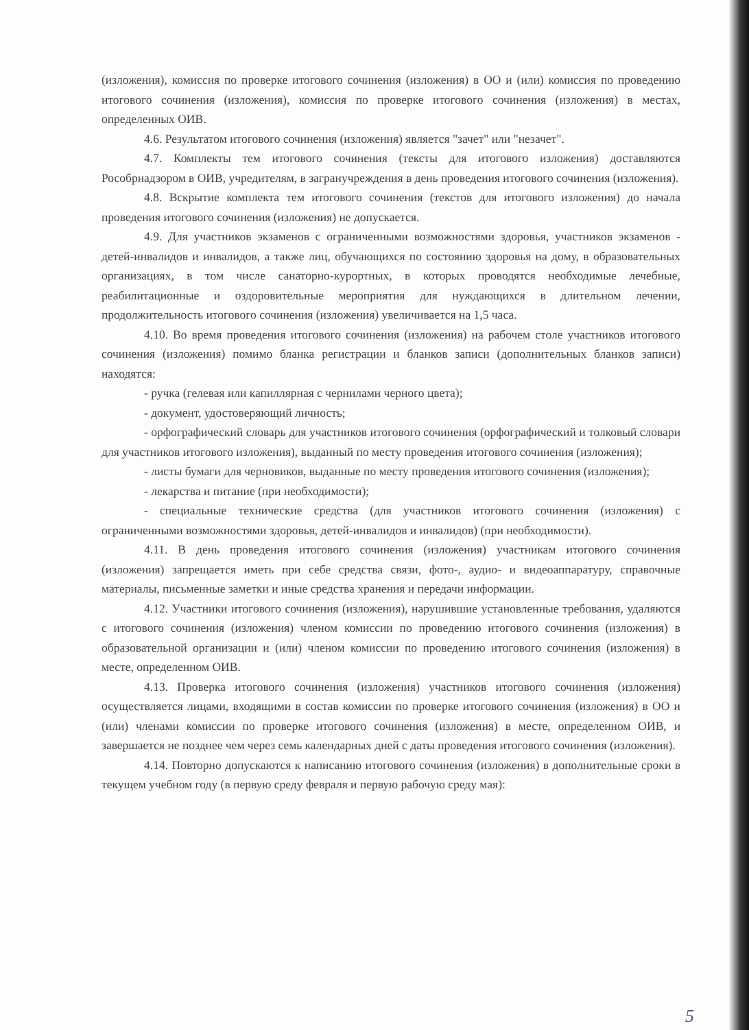(изложения), комиссия по проверке итогового сочинения (изложения) в ОО и (или) комиссия по проведению итогового сочинения (изложения), комиссия по проверке итогового сочинения (изложения) в местах, определенных ОИВ.
4.6. Результатом итогового сочинения (изложения) является "зачет" или "незачет".
4.7. Комплекты тем итогового сочинения (тексты для итогового изложения) доставляются Рособрнадзором в ОИВ, учредителям, в загранучреждения в день проведения итогового сочинения (изложения).
4.8. Вскрытие комплекта тем итогового сочинения (текстов для итогового изложения) до начала проведения итогового сочинения (изложения) не допускается.
4.9. Для участников экзаменов с ограниченными возможностями здоровья, участников экзаменов - детей-инвалидов и инвалидов, а также лиц, обучающихся по состоянию здоровья на дому, в образовательных организациях, в том числе санаторно-курортных, в которых проводятся необходимые лечебные, реабилитационные и оздоровительные мероприятия для нуждающихся в длительном лечении, продолжительность итогового сочинения (изложения) увеличивается на 1,5 часа.
4.10. Во время проведения итогового сочинения (изложения) на рабочем столе участников итогового сочинения (изложения) помимо бланка регистрации и бланков записи (дополнительных бланков записи) находятся:
- ручка (гелевая или капиллярная с чернилами черного цвета);
- документ, удостоверяющий личность;
- орфографический словарь для участников итогового сочинения (орфографический и толковый словари для участников итогового изложения), выданный по месту проведения итогового сочинения (изложения);
- листы бумаги для черновиков, выданные по месту проведения итогового сочинения (изложения);
- лекарства и питание (при необходимости);
- специальные технические средства (для участников итогового сочинения (изложения) с ограниченными возможностями здоровья, детей-инвалидов и инвалидов) (при необходимости).
4.11. В день проведения итогового сочинения (изложения) участникам итогового сочинения (изложения) запрещается иметь при себе средства связи, фото-, аудио- и видеоаппаратуру, справочные материалы, письменные заметки и иные средства хранения и передачи информации.
4.12. Участники итогового сочинения (изложения), нарушившие установленные требования, удаляются с итогового сочинения (изложения) членом комиссии по проведению итогового сочинения (изложения) в образовательной организации и (или) членом комиссии по проведению итогового сочинения (изложения) в месте, определенном ОИВ.
4.13. Проверка итогового сочинения (изложения) участников итогового сочинения (изложения) осуществляется лицами, входящими в состав комиссии по проверке итогового сочинения (изложения) в ОО и (или) членами комиссии по проверке итогового сочинения (изложения) в месте, определенном ОИВ, и завершается не позднее чем через семь календарных дней с даты проведения итогового сочинения (изложения).
4.14. Повторно допускаются к написанию итогового сочинения (изложения) в дополнительные сроки в текущем учебном году (в первую среду февраля и первую рабочую среду мая):
5